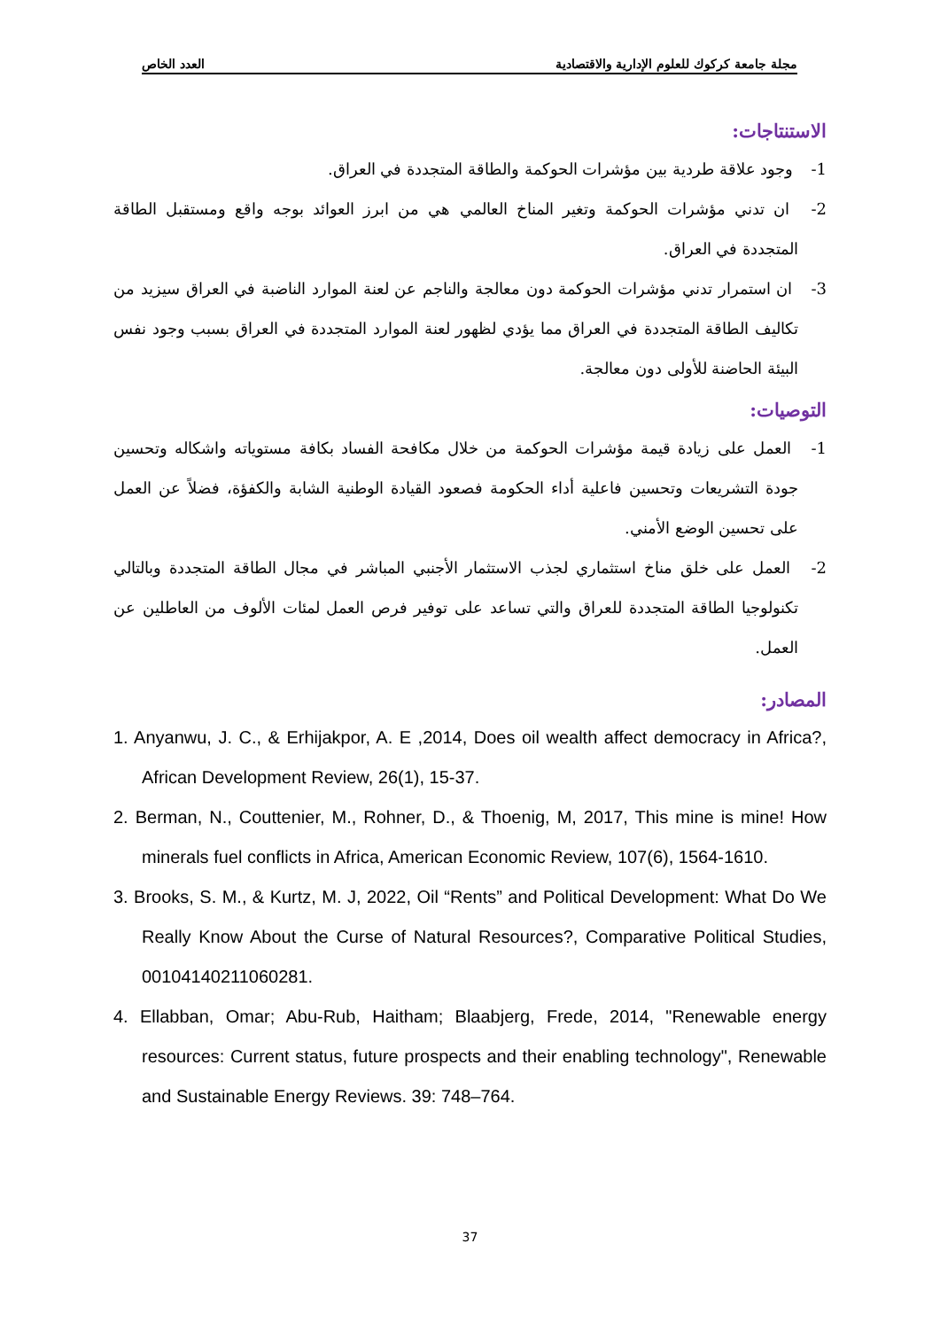مجلة جامعة كركوك للعلوم الإدارية والاقتصادية العدد الخاص
الاستنتاجات:
1- وجود علاقة طردية بين مؤشرات الحوكمة والطاقة المتجددة في العراق.
2- ان تدني مؤشرات الحوكمة وتغير المناخ العالمي هي من ابرز العوائد بوجه واقع ومستقبل الطاقة المتجددة في العراق.
3- ان استمرار تدني مؤشرات الحوكمة دون معالجة والناجم عن لعنة الموارد الناضبة في العراق سيزيد من تكاليف الطاقة المتجددة في العراق مما يؤدي لظهور لعنة الموارد المتجددة في العراق بسبب وجود نفس البيئة الحاضنة للأولى دون معالجة.
التوصيات:
1- العمل على زيادة قيمة مؤشرات الحوكمة من خلال مكافحة الفساد بكافة مستوياته واشكاله وتحسين جودة التشريعات وتحسين فاعلية أداء الحكومة فصعود القيادة الوطنية الشابة والكفؤة، فضلاً عن العمل على تحسين الوضع الأمني.
2- العمل على خلق مناخ استثماري لجذب الاستثمار الأجنبي المباشر في مجال الطاقة المتجددة وبالتالي تكنولوجيا الطاقة المتجددة للعراق والتي تساعد على توفير فرص العمل لمئات الألوف من العاطلين عن العمل.
المصادر:
1. Anyanwu, J. C., & Erhijakpor, A. E ,2014, Does oil wealth affect democracy in Africa?, African Development Review, 26(1), 15-37.
2. Berman, N., Couttenier, M., Rohner, D., & Thoenig, M, 2017, This mine is mine! How minerals fuel conflicts in Africa, American Economic Review, 107(6), 1564-1610.
3. Brooks, S. M., & Kurtz, M. J, 2022, Oil “Rents” and Political Development: What Do We Really Know About the Curse of Natural Resources?, Comparative Political Studies, 00104140211060281.
4. Ellabban, Omar; Abu-Rub, Haitham; Blaabjerg, Frede, 2014, "Renewable energy resources: Current status, future prospects and their enabling technology", Renewable and Sustainable Energy Reviews. 39: 748–764.
37